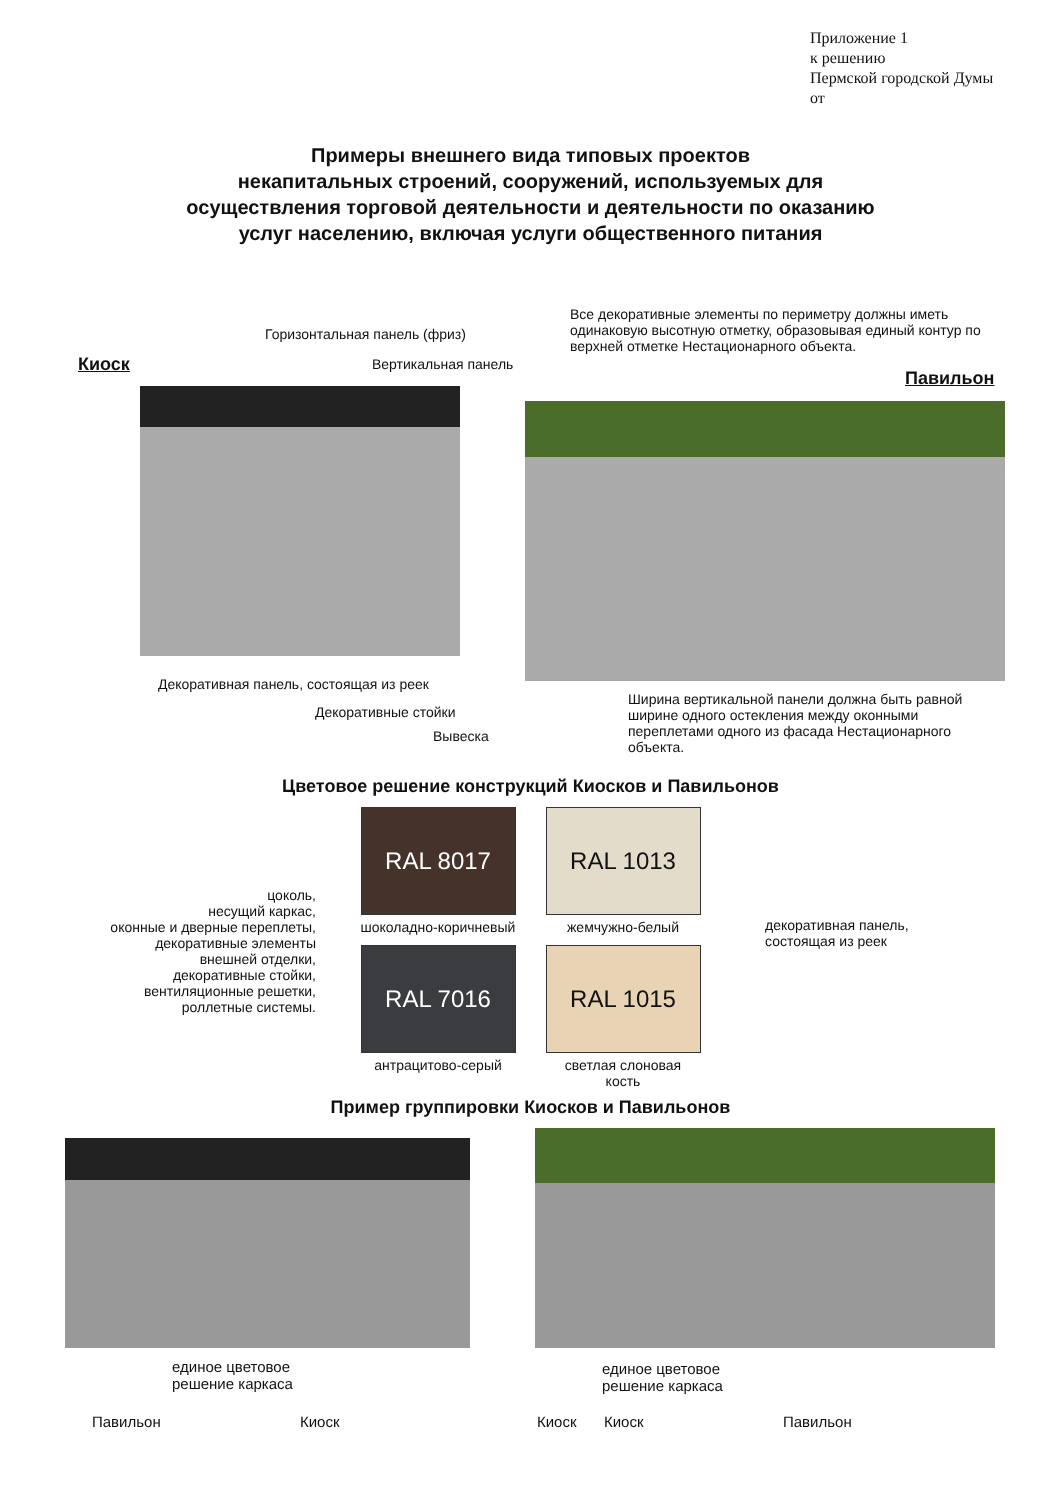Приложение 1
к решению
Пермской городской Думы
от
Примеры внешнего вида типовых проектов
некапитальных строений, сооружений, используемых для
осуществления торговой деятельности и деятельности по оказанию
услуг населению, включая услуги общественного питания
Все декоративные элементы по периметру должны иметь одинаковую высотную отметку, образовывая единый контур по верхней отметке Нестационарного объекта.
Горизонтальная панель (фриз)
Киоск Вертикальная панель
Павильон
Декоративная панель, состоящая из реек
Ширина вертикальной панели должна быть равной ширине одного остекления между оконными переплетами одного из фасада Нестационарного объекта.
Декоративные стойки
Вывеска
Цветовое решение конструкций Киосков и Павильонов
цоколь,
несущий каркас,
оконные и дверные переплеты,
декоративные элементы
внешней отделки,
декоративные стойки,
вентиляционные решетки,
роллетные системы.
декоративная панель,
состоящая из реек
RAL 8017
шоколадно-коричневый
RAL 1013
жемчужно-белый
RAL 7016
антрацитово-серый
RAL 1015
светлая слоновая кость
Пример группировки Киосков и Павильонов
единое цветовое
решение каркаса
единое цветовое
решение каркаса
Павильон Киоск Киоск Киоск Павильон